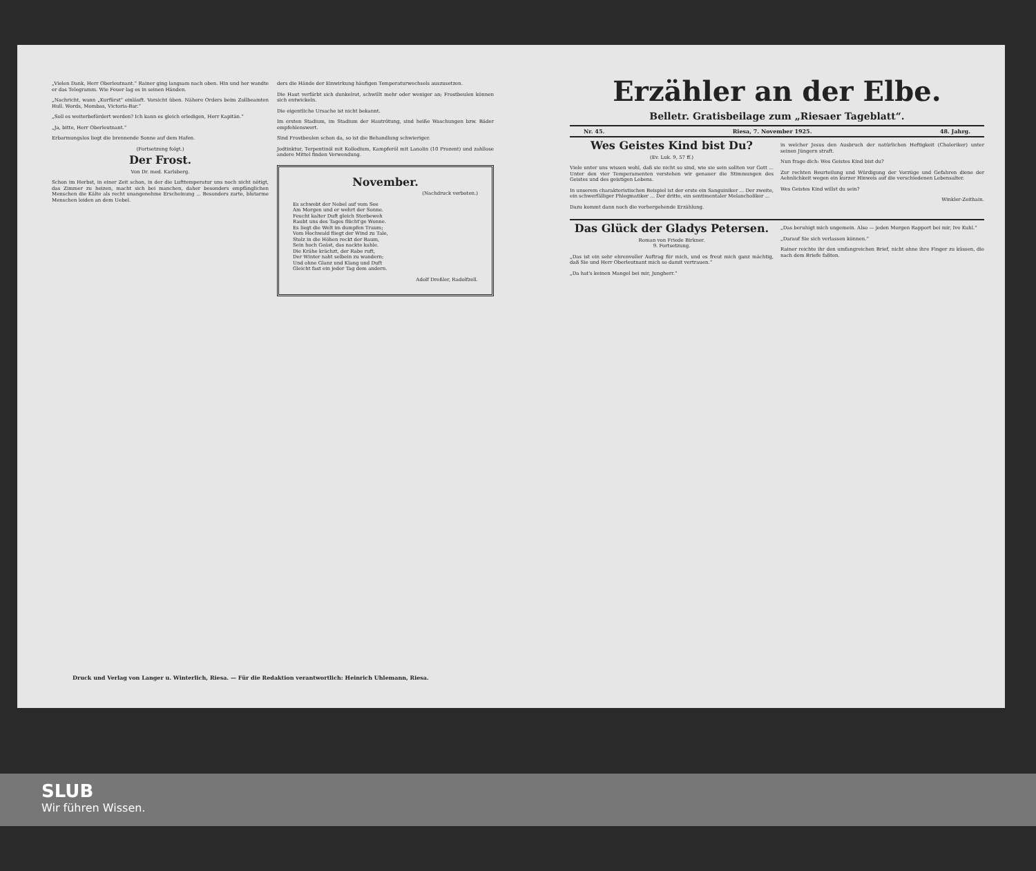„Vielen Dank, Herr Oberleutnant.“ Rainer ging langsam nach oben. Hin und her wandte er das Telegramm. Wie Feuer lag es in seinen Händen.
„Nachricht, wann „Kurfürst“ einläuft. Vorsicht üben. Nähere Orders beim Zollbeamten Hull. Words, Mombas, Victoria-Bar.“
„Soll es weiterbefördert werden? Ich kann es gleich erledigen, Herr Kapitän.“
„Ja, bitte, Herr Oberleutnant.“
Erbarmungslos liegt die brennende Sonne auf dem Hafen.
(Fortsetzung folgt.)
Der Frost.
Von Dr. med. Karlsberg.
Schon im Herbst, in einer Zeit schon, in der die Lufttemperatur uns noch nicht nötigt, das Zimmer zu heizen, macht sich bei manchen, daher besonders empfänglichen Menschen die Kälte als recht unangenehme Erscheinung ... Besonders zarte, blutarme Menschen leiden an dem Uebel.
ders die Hände der Einwirkung häufigen Temperaturwechsels auszusetzen.
Die Haut verfärbt sich dunkelrot, schwillt mehr oder weniger an; Frostbeulen können sich entwickeln.
Die eigentliche Ursache ist nicht bekannt.
Im ersten Stadium, im Stadium der Hautrötung, sind heiße Waschungen bzw. Bäder empfehlenswert.
Sind Frostbeulen schon da, so ist die Behandlung schwieriger.
Jodtinktur, Terpentinöl mit Kollodium, Kampferöl mit Lanolin (10 Prozent) und zahllose andere Mittel finden Verwendung.
November.
(Nachdruck verboten.)
Es schwebt der Nebel auf vom See
Am Morgen und er wehrt der Sonne.
Feucht kalter Duft gleich Sterbeweh
Raubt uns des Tages flücht'ge Wonne.
Es liegt die Welt im dumpfen Traum;
Vom Hochwald fliegt der Wind zu Tale,
Stolz in die Höhen reckt der Baum,
Sein hoch Geäst, das nackte kahle.
Die Krähe krächzt, der Rabe ruft,
Der Winter naht selbein zu wandern;
Und ohne Glanz und Klang und Duft
Gleicht fast ein jeder Tag dem andern.
Adolf Dreßler, Radolfzell.
Erzähler an der Elbe.
Belletr. Gratisbeilage zum „Riesaer Tageblatt“.
Nr. 45. Riesa, 7. November 1925. 48. Jahrg.
Wes Geistes Kind bist Du?
(Ev. Luk. 9, 57 ff.)
Viele unter uns wissen wohl, daß sie nicht so sind, wie sie sein sollten vor Gott ... Unter den vier Temperamenten verstehen wir genauer die Stimmungen des Geistes und des geistigen Lebens.
In unserem charakteristischen Beispiel ist der erste ein Sanguiniker ... Der zweite, ein schwerfälliger Phlegmatiker ... Der dritte, ein sentimentaler Melancholiker ...
Dazu kommt dann noch die vorhergehende Erzählung.
in welcher Jesus den Ausbruch der natürlichen Heftigkeit (Choleriker) unter seinen Jüngern straft.
Nun frage dich: Wes Geistes Kind bist du?
Zur rechten Beurteilung und Würdigung der Vorzüge und Gefahren diene der Aehnlichkeit wegen ein kurzer Hinweis auf die verschiedenen Lebensalter.
Wes Geistes Kind willst du sein?
Winkler-Zeithain.
Das Glück der Gladys Petersen.
Roman von Friede Birkner.
9. Fortsetzung.
„Das ist ein sehr ehrenvoller Auftrag für mich, und es freut mich ganz mächtig, daß Sie und Herr Oberleutnant mich so damit vertrauen.“
„Da hat's keinen Mangel bei mir, Jungherr.“
„Das beruhigt mich ungemein. Also — jeden Morgen Rapport bei mir, Ive Kuhl.“
„Darauf Sie sich verlassen können.“
Rainer reichte ihr den umfangreichen Brief, nicht ohne ihre Finger zu küssen, die nach dem Briefe faßten.
Druck und Verlag von Langer u. Winterlich, Riesa. — Für die Redaktion verantwortlich: Heinrich Uhlemann, Riesa.
SLUB
Wir führen Wissen.